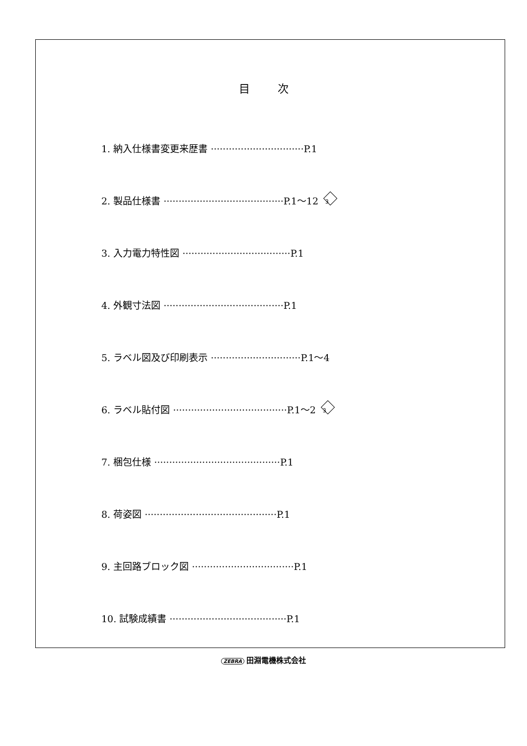目次
1. 納入仕様書変更来歴書 ······························· P.1
2. 製品仕様書 ········································ P.1～12 3
3. 入力電力特性図 ···································· P.1
4. 外観寸法図 ········································ P.1
5. ラベル図及び印刷表示 ······························ P.1～4
6. ラベル貼付図 ······································ P.1～2 3
7. 梱包仕様 ·········································· P.1
8. 荷姿図 ············································ P.1
9. 主回路ブロック図 ·································· P.1
10. 試験成績書 ······································· P.1
ZEBRA 田淵電機株式会社